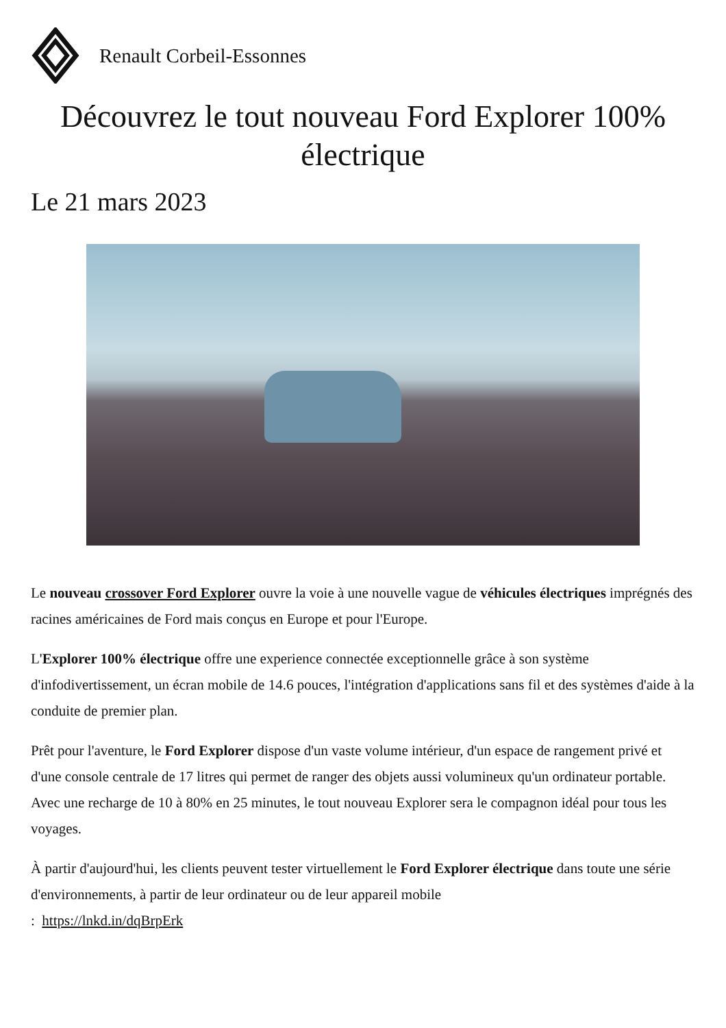Renault Corbeil-Essonnes
Découvrez le tout nouveau Ford Explorer 100% électrique
Le 21 mars 2023
Le nouveau crossover Ford Explorer ouvre la voie à une nouvelle vague de véhicules électriques imprégnés des racines américaines de Ford mais conçus en Europe et pour l'Europe.
L'Explorer 100% électrique offre une experience connectée exceptionnelle grâce à son système d'infodivertissement, un écran mobile de 14.6 pouces, l'intégration d'applications sans fil et des systèmes d'aide à la conduite de premier plan.
Prêt pour l'aventure, le Ford Explorer dispose d'un vaste volume intérieur, d'un espace de rangement privé et d'une console centrale de 17 litres qui permet de ranger des objets aussi volumineux qu'un ordinateur portable. Avec une recharge de 10 à 80% en 25 minutes, le tout nouveau Explorer sera le compagnon idéal pour tous les voyages.
À partir d'aujourd'hui, les clients peuvent tester virtuellement le Ford Explorer électrique dans toute une série d'environnements, à partir de leur ordinateur ou de leur appareil mobile
: https://lnkd.in/dqBrpErk